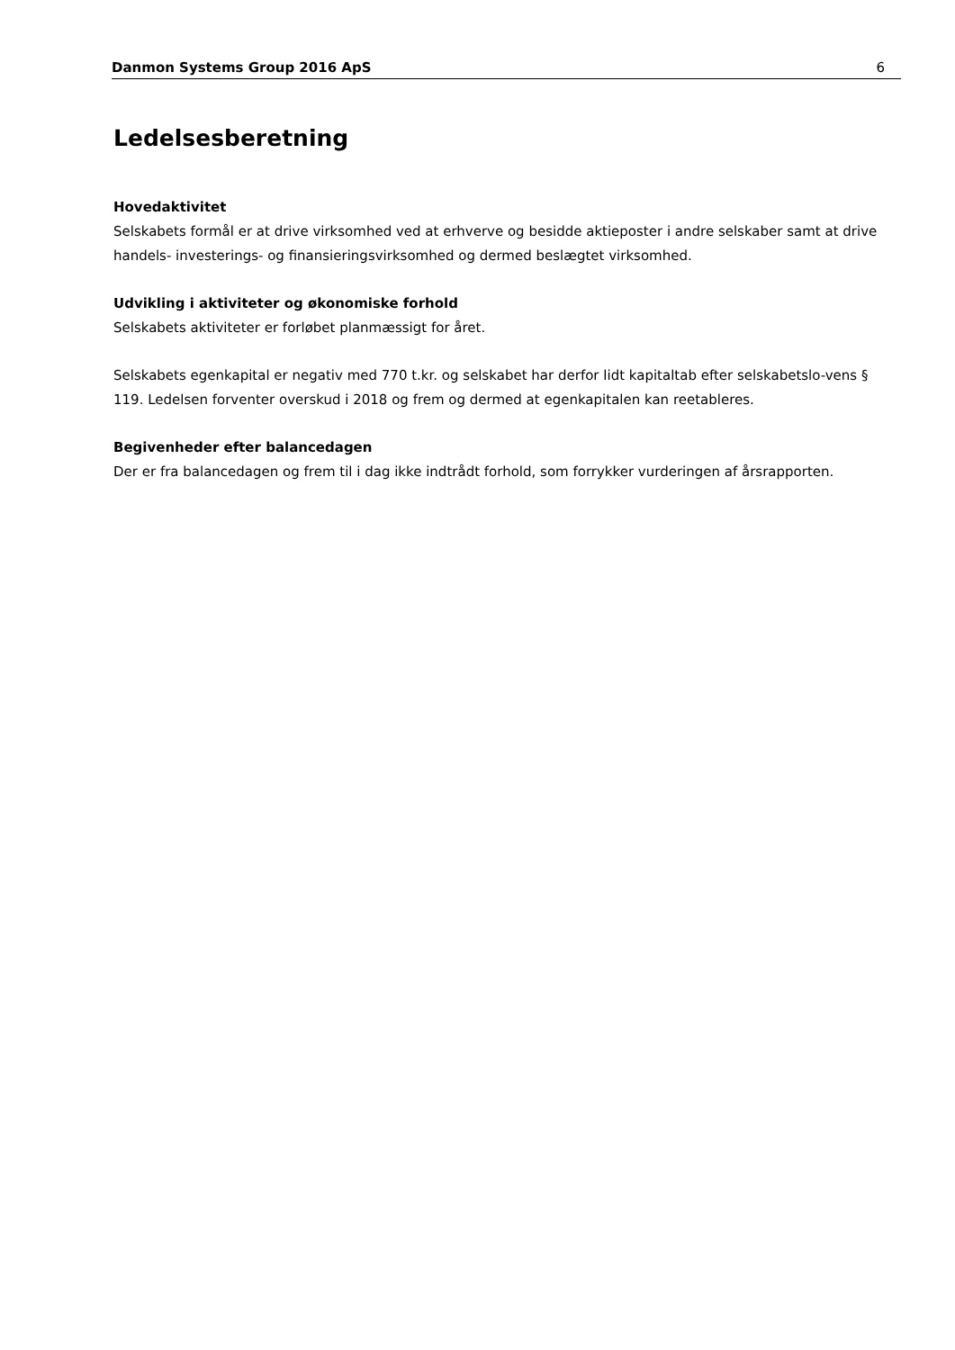Danmon Systems Group 2016 ApS 6
Ledelsesberetning
Hovedaktivitet
Selskabets formål er at drive virksomhed ved at erhverve og besidde aktieposter i andre selskaber samt at drive handels- investerings- og finansieringsvirksomhed og dermed beslægtet virksomhed.
Udvikling i aktiviteter og økonomiske forhold
Selskabets aktiviteter er forløbet planmæssigt for året.
Selskabets egenkapital er negativ med 770 t.kr. og selskabet har derfor lidt kapitaltab efter selskabetslo-vens § 119. Ledelsen forventer overskud i 2018 og frem og dermed at egenkapitalen kan reetableres.
Begivenheder efter balancedagen
Der er fra balancedagen og frem til i dag ikke indtrådt forhold, som forrykker vurderingen af årsrapporten.